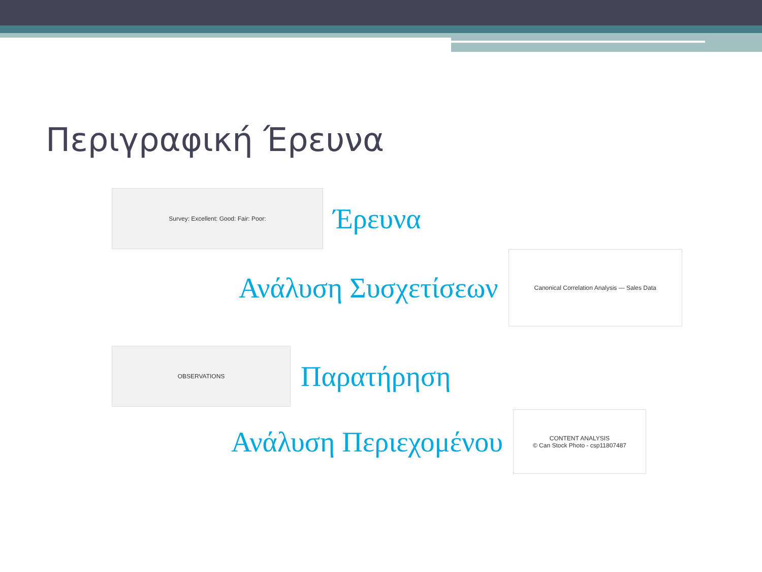Περιγραφική Έρευνα
Survey: Excellent: Good: Fair: Poor:
Έρευνα
Ανάλυση Συσχετίσεων
Canonical Correlation Analysis — Sales Data
OBSERVATIONS
Παρατήρηση
Ανάλυση Περιεχομένου
CONTENT ANALYSIS
© Can Stock Photo - csp11807487